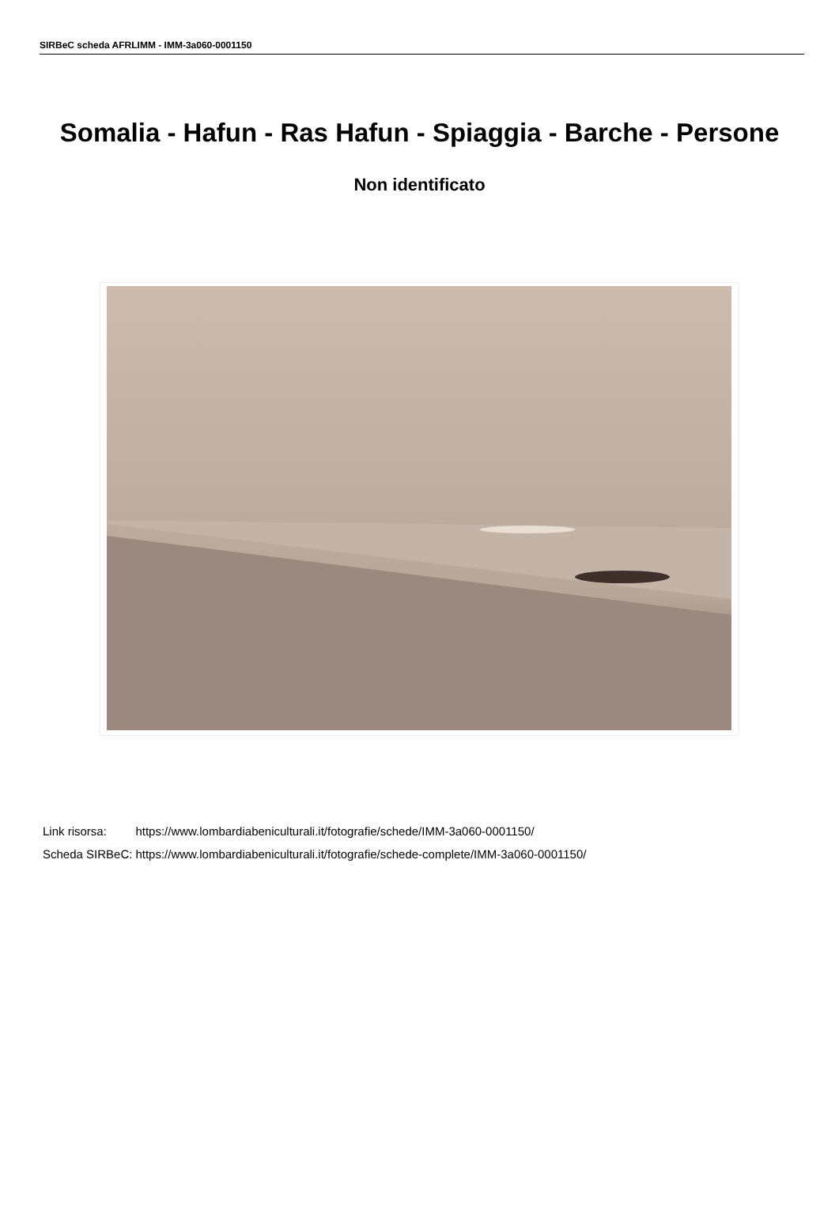SIRBeC scheda AFRLIMM - IMM-3a060-0001150
Somalia - Hafun - Ras Hafun - Spiaggia - Barche - Persone
Non identificato
| Link risorsa: | https://www.lombardiabeniculturali.it/fotografie/schede/IMM-3a060-0001150/ |
| Scheda SIRBeC: | https://www.lombardiabeniculturali.it/fotografie/schede-complete/IMM-3a060-0001150/ |